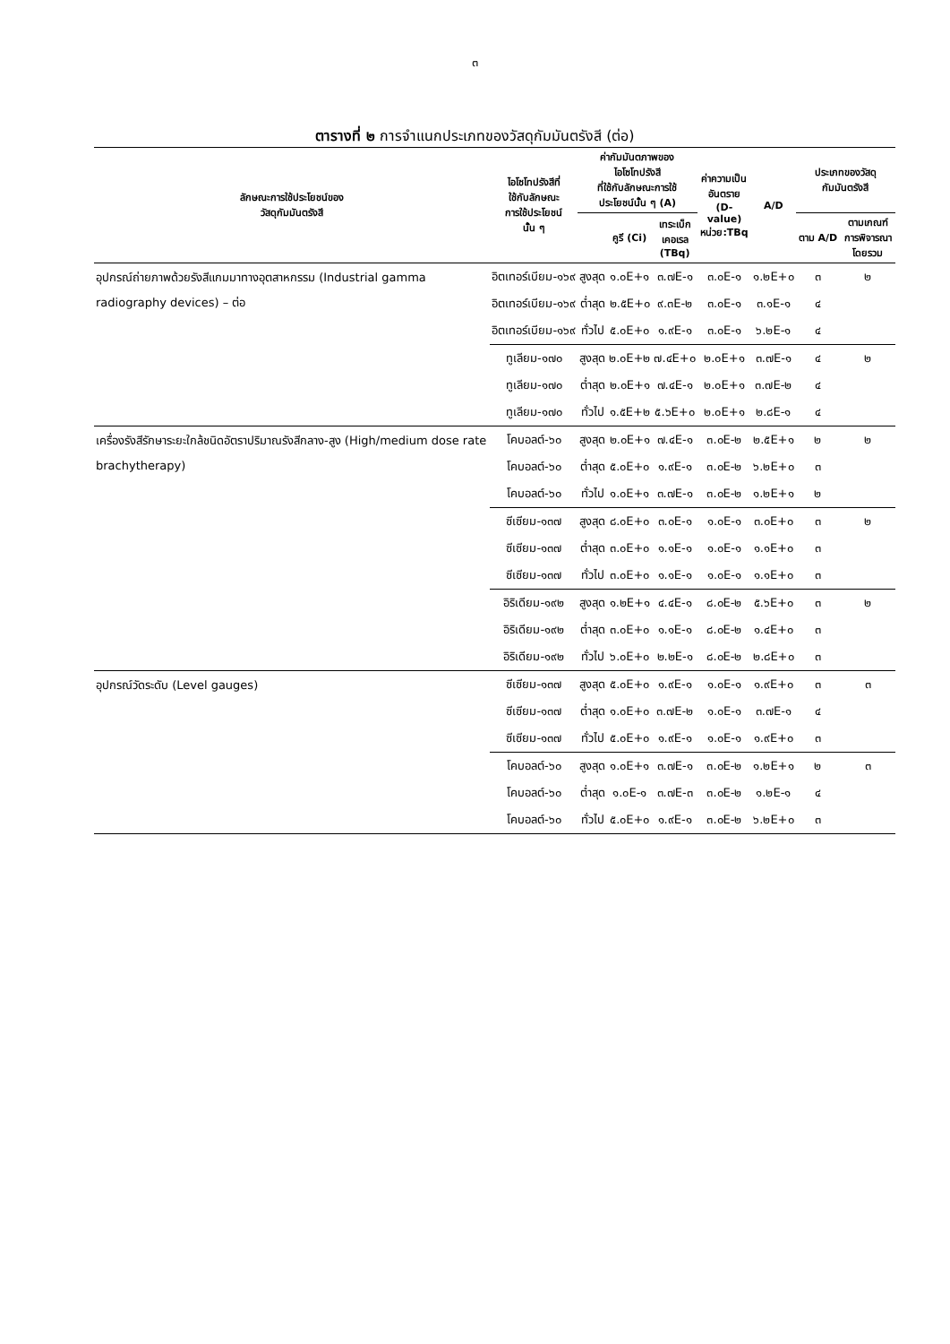๓
ตารางที่ ๒ การจำแนกประเภทของวัสดุกัมมันตรังสี (ต่อ)
| ลักษณะการใช้ประโยชน์ของ วัสดุกัมมันตรังสี | ไอโซโทปรังสีที่ ใช้กับลักษณะ การใช้ประโยชน์ นั้น ๆ | ค่ากัมมันตภาพของ ไอโซโทปรังสี ที่ใช้กับลักษณะการใช้ ประโยชน์นั้น ๆ (A) | | | ค่าความเป็น อันตราย (D-value) หน่วย:TBq | A/D | ประเภทของวัสดุกัมมันตรังสี | |
| --- | --- | --- | --- | --- | --- | --- | --- | --- |
| | | | คูรี (Ci) | เทระเบ็ก เคอเรล (TBq) | | | ตาม A/D | ตามเกณฑ์ การพิจารณา โดยรวม |
| อุปกรณ์ถ่ายภาพด้วยรังสีแกมมาทางอุตสาหกรรม (Industrial gamma radiography devices) – ต่อ | อิตเทอร์เบียม-๑๖๙ | สูงสุด | ๑.๐E+๑ | ๓.๗E-๑ | ๓.๐E-๑ | ๑.๒E+๐ | ๓ | ๒ |
| | อิตเทอร์เบียม-๑๖๙ | ต่ำสุด | ๒.๕E+๐ | ๙.๓E-๒ | ๓.๐E-๑ | ๓.๑E-๑ | ๔ | |
| | อิตเทอร์เบียม-๑๖๙ | ทั่วไป | ๕.๐E+๐ | ๑.๙E-๑ | ๓.๐E-๑ | ๖.๒E-๑ | ๔ | |
| | ทูเลียม-๑๗๐ | สูงสุด | ๒.๐E+๒ | ๗.๔E+๐ | ๒.๐E+๑ | ๓.๗E-๑ | ๔ | ๒ |
| | ทูเลียม-๑๗๐ | ต่ำสุด | ๒.๐E+๑ | ๗.๔E-๑ | ๒.๐E+๑ | ๓.๗E-๒ | ๔ | |
| | ทูเลียม-๑๗๐ | ทั่วไป | ๑.๕E+๒ | ๕.๖E+๐ | ๒.๐E+๑ | ๒.๘E-๑ | ๔ | |
| เครื่องรังสีรักษาระยะใกล้ชนิดอัตราปริมาณรังสีกลาง-สูง (High/medium dose rate brachytherapy) | โคบอลต์-๖๐ | สูงสุด | ๒.๐E+๑ | ๗.๔E-๑ | ๓.๐E-๒ | ๒.๕E+๑ | ๒ | ๒ |
| | โคบอลต์-๖๐ | ต่ำสุด | ๕.๐E+๐ | ๑.๙E-๑ | ๓.๐E-๒ | ๖.๒E+๐ | ๓ | |
| | โคบอลต์-๖๐ | ทั่วไป | ๑.๐E+๑ | ๓.๗E-๑ | ๓.๐E-๒ | ๑.๒E+๑ | ๒ | |
| | ซีเซียม-๑๓๗ | สูงสุด | ๘.๐E+๐ | ๓.๐E-๑ | ๑.๐E-๑ | ๓.๐E+๐ | ๓ | ๒ |
| | ซีเซียม-๑๓๗ | ต่ำสุด | ๓.๐E+๐ | ๑.๑E-๑ | ๑.๐E-๑ | ๑.๑E+๐ | ๓ | |
| | ซีเซียม-๑๓๗ | ทั่วไป | ๓.๐E+๐ | ๑.๑E-๑ | ๑.๐E-๑ | ๑.๑E+๐ | ๓ | |
| | อิริเดียม-๑๙๒ | สูงสุด | ๑.๒E+๑ | ๔.๔E-๑ | ๘.๐E-๒ | ๕.๖E+๐ | ๓ | ๒ |
| | อิริเดียม-๑๙๒ | ต่ำสุด | ๓.๐E+๐ | ๑.๑E-๑ | ๘.๐E-๒ | ๑.๔E+๐ | ๓ | |
| | อิริเดียม-๑๙๒ | ทั่วไป | ๖.๐E+๐ | ๒.๒E-๑ | ๘.๐E-๒ | ๒.๘E+๐ | ๓ | |
| อุปกรณ์วัดระดับ (Level gauges) | ซีเซียม-๑๓๗ | สูงสุด | ๕.๐E+๐ | ๑.๙E-๑ | ๑.๐E-๑ | ๑.๙E+๐ | ๓ | ๓ |
| | ซีเซียม-๑๓๗ | ต่ำสุด | ๑.๐E+๐ | ๓.๗E-๒ | ๑.๐E-๑ | ๓.๗E-๑ | ๔ | |
| | ซีเซียม-๑๓๗ | ทั่วไป | ๕.๐E+๐ | ๑.๙E-๑ | ๑.๐E-๑ | ๑.๙E+๐ | ๓ | |
| | โคบอลต์-๖๐ | สูงสุด | ๑.๐E+๑ | ๓.๗E-๑ | ๓.๐E-๒ | ๑.๒E+๑ | ๒ | ๓ |
| | โคบอลต์-๖๐ | ต่ำสุด | ๑.๐E-๑ | ๓.๗E-๓ | ๓.๐E-๒ | ๑.๒E-๑ | ๔ | |
| | โคบอลต์-๖๐ | ทั่วไป | ๕.๐E+๐ | ๑.๙E-๑ | ๓.๐E-๒ | ๖.๒E+๐ | ๓ | |